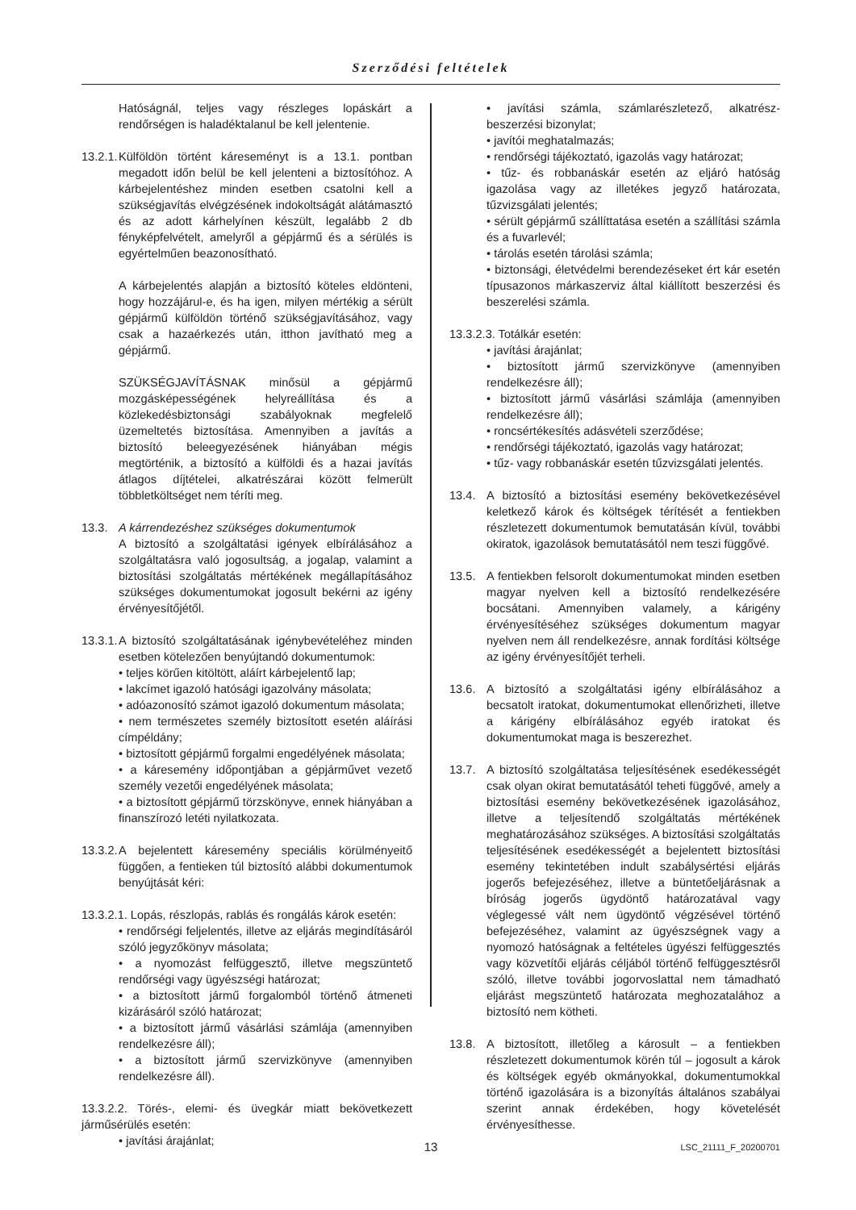Szerződési feltételek
Hatóságnál, teljes vagy részleges lopáskárt a rendőrségen is haladéktalanul be kell jelentenie.
13.2.1.
Külföldön történt káreseményt is a 13.1. pontban megadott időn belül be kell jelenteni a biztosítóhoz. A kárbejelentéshez minden esetben csatolni kell a szükségjavítás elvégzésének indokoltságát alátámasztó és az adott kárhelyínen készült, legalább 2 db fényképfelvételt, amelyről a gépjármű és a sérülés is egyértelműen beazonosítható.
A kárbejelentés alapján a biztosító köteles eldönteni, hogy hozzájárul-e, és ha igen, milyen mértékig a sérült gépjármű külföldön történő szükségjavításához, vagy csak a hazaérkezés után, itthon javítható meg a gépjármű.
SZÜKSÉGJAVÍTÁSNAK minősül a gépjármű mozgásképességének helyreállítása és a közlekedésbiztonsági szabályoknak megfelelő üzemeltetés biztosítása. Amennyiben a javítás a biztosító beleegyezésének hiányában mégis megtörténik, a biztosító a külföldi és a hazai javítás átlagos díjtételei, alkatrészárai között felmerült többletköltséget nem téríti meg.
13.3. A kárrendezéshez szükséges dokumentumok
A biztosító a szolgáltatási igények elbírálásához a szolgáltatásra való jogosultság, a jogalap, valamint a biztosítási szolgáltatás mértékének megállapításához szükséges dokumentumokat jogosult bekérni az igény érvényesítőjétől.
13.3.1.
A biztosító szolgáltatásának igénybevételéhez minden esetben kötelezően benyújtandó dokumentumok:
• teljes körűen kitöltött, aláírt kárbejelentő lap;
• lakcímet igazoló hatósági igazolvány másolata;
• adóazonosító számot igazoló dokumentum másolata;
• nem természetes személy biztosított esetén aláírási címpéldány;
• biztosított gépjármű forgalmi engedélyének másolata;
• a káresemény időpontjában a gépjárművet vezető személy vezetői engedélyének másolata;
• a biztosított gépjármű törzskönyve, ennek hiányában a finanszírozó letéti nyilatkozata.
13.3.2.
A bejelentett káresemény speciális körülményeitő függően, a fentieken túl biztosító alábbi dokumentumok benyújtását kéri:
13.3.2.1. Lopás, részlopás, rablás és rongálás károk esetén:
• rendőrségi feljelentés, illetve az eljárás megindításáról szóló jegyzőkönyv másolata;
• a nyomozást felfüggesztő, illetve megszüntető rendőrségi vagy ügyészségi határozat;
• a biztosított jármű forgalomból történő átmeneti kizárásáról szóló határozat;
• a biztosított jármű vásárlási számlája (amennyiben rendelkezésre áll);
• a biztosított jármű szervizkönyve (amennyiben rendelkezésre áll).
13.3.2.2. Törés-, elemi- és üvegkár miatt bekövetkezett járműsérülés esetén:
• javítási árajánlat;
• javítási számla, számlarészletező, alkatrész-beszerzési bizonylat;
• javítói meghatalmazás;
• rendőrségi tájékoztató, igazolás vagy határozat;
• tűz- és robbanáskár esetén az eljáró hatóság igazolása vagy az illetékes jegyző határozata, tűzvizsgálati jelentés;
• sérült gépjármű szállíttatása esetén a szállítási számla és a fuvarlevél;
• tárolás esetén tárolási számla;
• biztonsági, életvédelmi berendezéseket ért kár esetén típusazonos márkaszerviz által kiállított beszerzési és beszerelési számla.
13.3.2.3. Totálkár esetén:
• javítási árajánlat;
• biztosított jármű szervizkönyve (amennyiben rendelkezésre áll);
• biztosított jármű vásárlási számlája (amennyiben rendelkezésre áll);
• roncsértékesítés adásvételi szerződése;
• rendőrségi tájékoztató, igazolás vagy határozat;
• tűz- vagy robbanáskár esetén tűzvizsgálati jelentés.
13.4. A biztosító a biztosítási esemény bekövetkezésével keletkező károk és költségek térítését a fentiekben részletezett dokumentumok bemutatásán kívül, további okiratok, igazolások bemutatásától nem teszi függővé.
13.5. A fentiekben felsorolt dokumentumokat minden esetben magyar nyelven kell a biztosító rendelkezésére bocsátani. Amennyiben valamely, a kárigény érvényesítéséhez szükséges dokumentum magyar nyelven nem áll rendelkezésre, annak fordítási költsége az igény érvényesítőjét terheli.
13.6. A biztosító a szolgáltatási igény elbírálásához a becsatolt iratokat, dokumentumokat ellenőrizheti, illetve a kárigény elbírálásához egyéb iratokat és dokumentumokat maga is beszerezhet.
13.7. A biztosító szolgáltatása teljesítésének esedékességét csak olyan okirat bemutatásától teheti függővé, amely a biztosítási esemény bekövetkezésének igazolásához, illetve a teljesítendő szolgáltatás mértékének meghatározásához szükséges. A biztosítási szolgáltatás teljesítésének esedékességét a bejelentett biztosítási esemény tekintetében indult szabálysértési eljárás jogerős befejezéséhez, illetve a büntetőeljárásnak a bíróság jogerős ügydöntő határozatával vagy véglegessé vált nem ügydöntő végzésével történő befejezéséhez, valamint az ügyészségnek vagy a nyomozó hatóságnak a feltételes ügyészi felfüggesztés vagy közvetítői eljárás céljából történő felfüggesztésről szóló, illetve további jogorvoslattal nem támadható eljárást megszüntető határozata meghozatalához a biztosító nem kötheti.
13.8. A biztosított, illetőleg a károsult – a fentiekben részletezett dokumentumok körén túl – jogosult a károk és költségek egyéb okmányokkal, dokumentumokkal történő igazolására is a bizonyítás általános szabályai szerint annak érdekében, hogy követelését érvényesíthesse.
13 LSC_21111_F_20200701